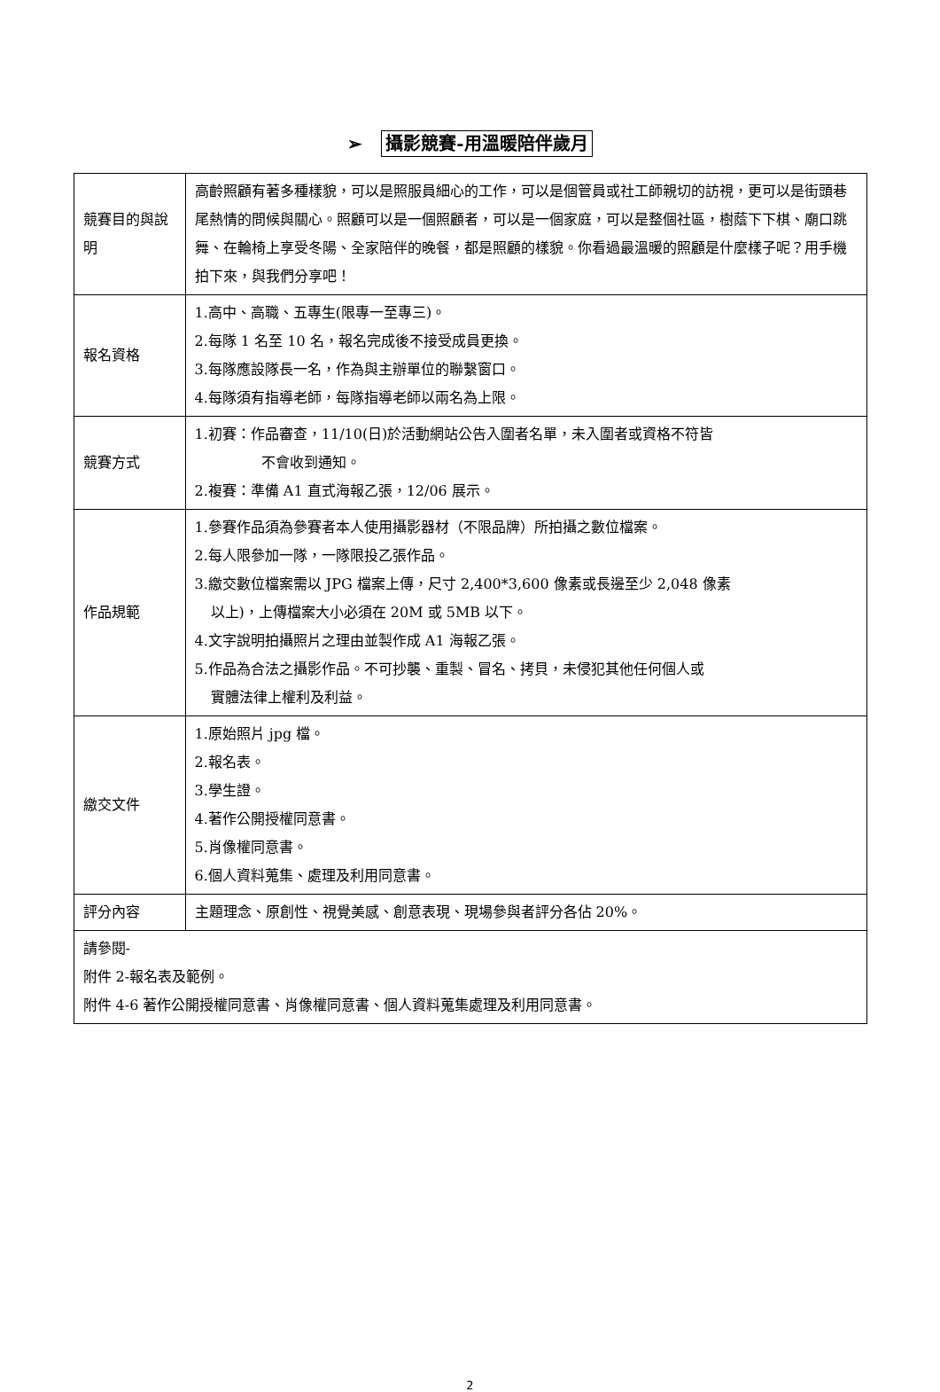➢ 攝影競賽-用溫暖陪伴歲月
| 競賽目的與說明 | 高齡照顧有著多種樣貌，可以是照服員細心的工作，可以是個管員或社工師親切的訪視，更可以是街頭巷尾熱情的問候與關心。照顧可以是一個照顧者，可以是一個家庭，可以是整個社區，樹蔭下下棋、廟口跳舞、在輪椅上享受冬陽、全家陪伴的晚餐，都是照顧的樣貌。你看過最溫暖的照顧是什麼樣子呢？用手機拍下來，與我們分享吧！ |
| 報名資格 | 1.高中、高職、五專生(限專一至專三)。 2.每隊 1 名至 10 名，報名完成後不接受成員更換。 3.每隊應設隊長一名，作為與主辦單位的聯繫窗口。 4.每隊須有指導老師，每隊指導老師以兩名為上限。 |
| 競賽方式 | 1.初賽：作品審查，11/10(日)於活動網站公告入圍者名單，未入圍者或資格不符皆 不會收到通知。 2.複賽：準備 A1 直式海報乙張，12/06 展示。 |
| 作品規範 | 1.參賽作品須為參賽者本人使用攝影器材（不限品牌）所拍攝之數位檔案。 2.每人限參加一隊，一隊限投乙張作品。 3.繳交數位檔案需以 JPG 檔案上傳，尺寸 2,400*3,600 像素或長邊至少 2,048 像素 以上)，上傳檔案大小必須在 20M 或 5MB 以下。 4.文字說明拍攝照片之理由並製作成 A1 海報乙張。 5.作品為合法之攝影作品。不可抄襲、重製、冒名、拷貝，未侵犯其他任何個人或 實體法律上權利及利益。 |
| 繳交文件 | 1.原始照片 jpg 檔。 2.報名表。 3.學生證。 4.著作公開授權同意書。 5.肖像權同意書。 6.個人資料蒐集、處理及利用同意書。 |
| 評分內容 | 主題理念、原創性、視覺美感、創意表現、現場參與者評分各佔 20%。 |
| 請參閱- 附件 2-報名表及範例。 附件 4-6 著作公開授權同意書、肖像權同意書、個人資料蒐集處理及利用同意書。 | |
2